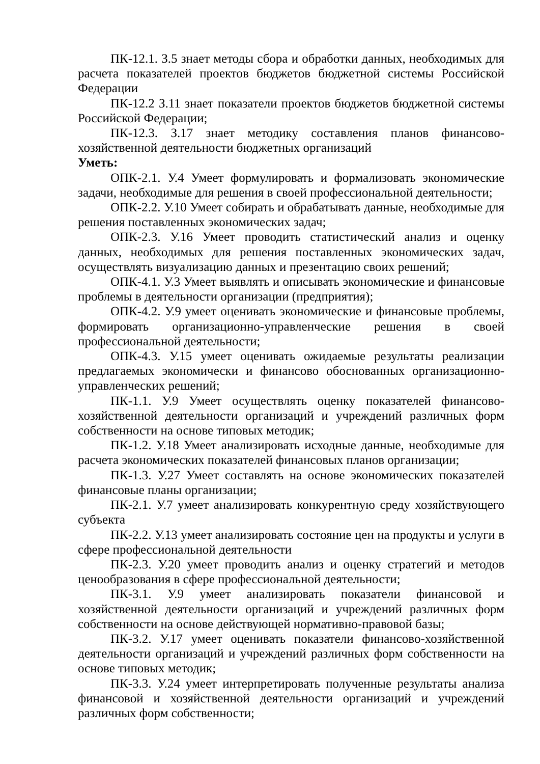ПК-12.1. З.5 знает методы сбора и обработки данных, необходимых для расчета показателей проектов бюджетов бюджетной системы Российской Федерации
ПК-12.2 З.11 знает показатели проектов бюджетов бюджетной системы Российской Федерации;
ПК-12.3. З.17 знает методику составления планов финансово-хозяйственной деятельности бюджетных организаций
Уметь:
ОПК-2.1. У.4 Умеет формулировать и формализовать экономические задачи, необходимые для решения в своей профессиональной деятельности;
ОПК-2.2. У.10 Умеет собирать и обрабатывать данные, необходимые для решения поставленных экономических задач;
ОПК-2.3. У.16 Умеет проводить статистический анализ и оценку данных, необходимых для решения поставленных экономических задач, осуществлять визуализацию данных и презентацию своих решений;
ОПК-4.1. У.3 Умеет выявлять и описывать экономические и финансовые проблемы в деятельности организации (предприятия);
ОПК-4.2. У.9 умеет оценивать экономические и финансовые проблемы, формировать организационно-управленческие решения в своей профессиональной деятельности;
ОПК-4.3. У.15 умеет оценивать ожидаемые результаты реализации предлагаемых экономически и финансово обоснованных организационно-управленческих решений;
ПК-1.1. У.9 Умеет осуществлять оценку показателей финансово-хозяйственной деятельности организаций и учреждений различных форм собственности на основе типовых методик;
ПК-1.2. У.18 Умеет анализировать исходные данные, необходимые для расчета экономических показателей финансовых планов организации;
ПК-1.3. У.27 Умеет составлять на основе экономических показателей финансовые планы организации;
ПК-2.1. У.7 умеет анализировать конкурентную среду хозяйствующего субъекта
ПК-2.2. У.13 умеет анализировать состояние цен на продукты и услуги в сфере профессиональной деятельности
ПК-2.3. У.20 умеет проводить анализ и оценку стратегий и методов ценообразования в сфере профессиональной деятельности;
ПК-3.1. У.9 умеет анализировать показатели финансовой и хозяйственной деятельности организаций и учреждений различных форм собственности на основе действующей нормативно-правовой базы;
ПК-3.2. У.17 умеет оценивать показатели финансово-хозяйственной деятельности организаций и учреждений различных форм собственности на основе типовых методик;
ПК-3.3. У.24 умеет интерпретировать полученные результаты анализа финансовой и хозяйственной деятельности организаций и учреждений различных форм собственности;